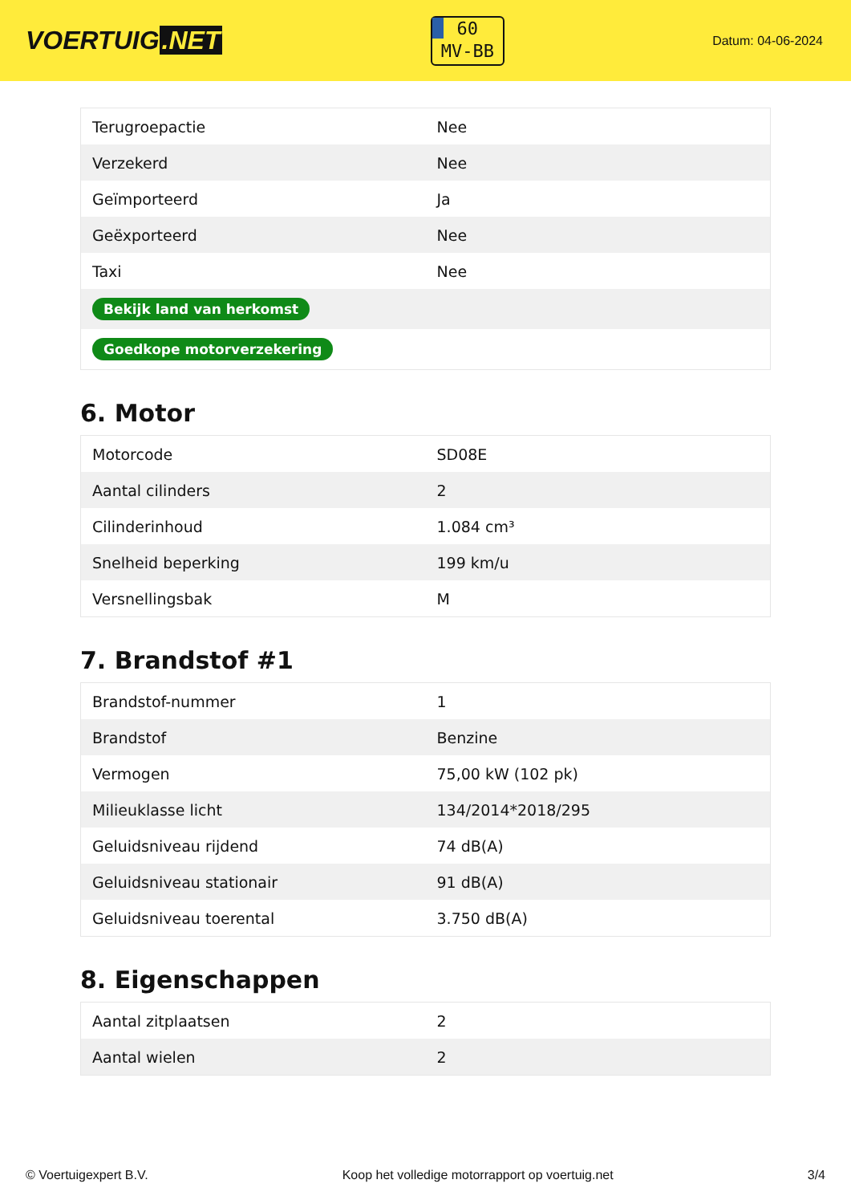VOERTUIG.NET
60
MV-BB
Datum: 04-06-2024
| Terugroepactie | Nee |
| Verzekerd | Nee |
| Geïmporteerd | Ja |
| Geëxporteerd | Nee |
| Taxi | Nee |
| Bekijk land van herkomst | |
| Goedkope motorverzekering | |
6. Motor
| Motorcode | SD08E |
| Aantal cilinders | 2 |
| Cilinderinhoud | 1.084 cm³ |
| Snelheid beperking | 199 km/u |
| Versnellingsbak | M |
7. Brandstof #1
| Brandstof-nummer | 1 |
| Brandstof | Benzine |
| Vermogen | 75,00 kW (102 pk) |
| Milieuklasse licht | 134/2014*2018/295 |
| Geluidsniveau rijdend | 74 dB(A) |
| Geluidsniveau stationair | 91 dB(A) |
| Geluidsniveau toerental | 3.750 dB(A) |
8. Eigenschappen
| Aantal zitplaatsen | 2 |
| Aantal wielen | 2 |
© Voertuigexpert B.V. Koop het volledige motorrapport op voertuig.net 3/4